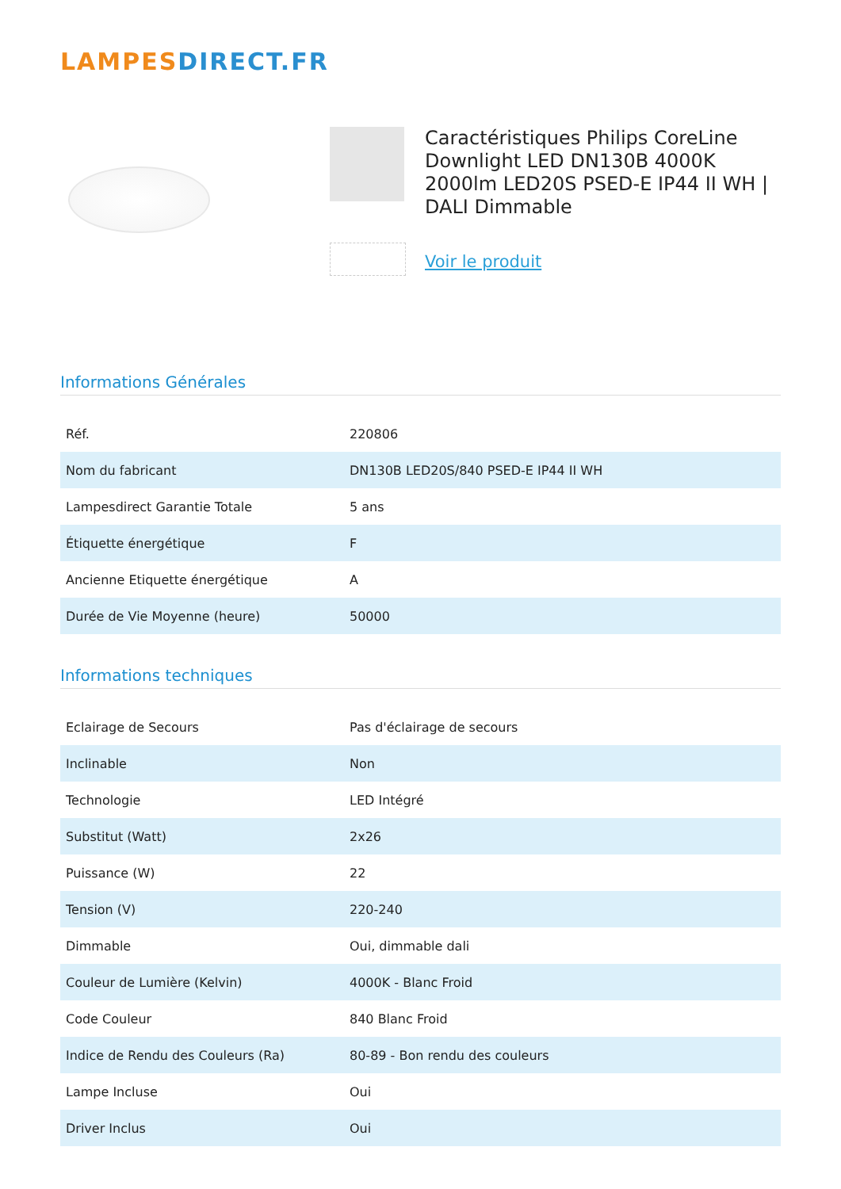LAMPES DIRECT.FR
Caractéristiques Philips CoreLine Downlight LED DN130B 4000K 2000lm LED20S PSED-E IP44 II WH | DALI Dimmable
Voir le produit
Informations Générales
| Réf. | 220806 |
| Nom du fabricant | DN130B LED20S/840 PSED-E IP44 II WH |
| Lampesdirect Garantie Totale | 5 ans |
| Étiquette énergétique | F |
| Ancienne Etiquette énergétique | A |
| Durée de Vie Moyenne (heure) | 50000 |
Informations techniques
| Eclairage de Secours | Pas d'éclairage de secours |
| Inclinable | Non |
| Technologie | LED Intégré |
| Substitut (Watt) | 2x26 |
| Puissance (W) | 22 |
| Tension (V) | 220-240 |
| Dimmable | Oui, dimmable dali |
| Couleur de Lumière (Kelvin) | 4000K - Blanc Froid |
| Code Couleur | 840 Blanc Froid |
| Indice de Rendu des Couleurs (Ra) | 80-89 - Bon rendu des couleurs |
| Lampe Incluse | Oui |
| Driver Inclus | Oui |